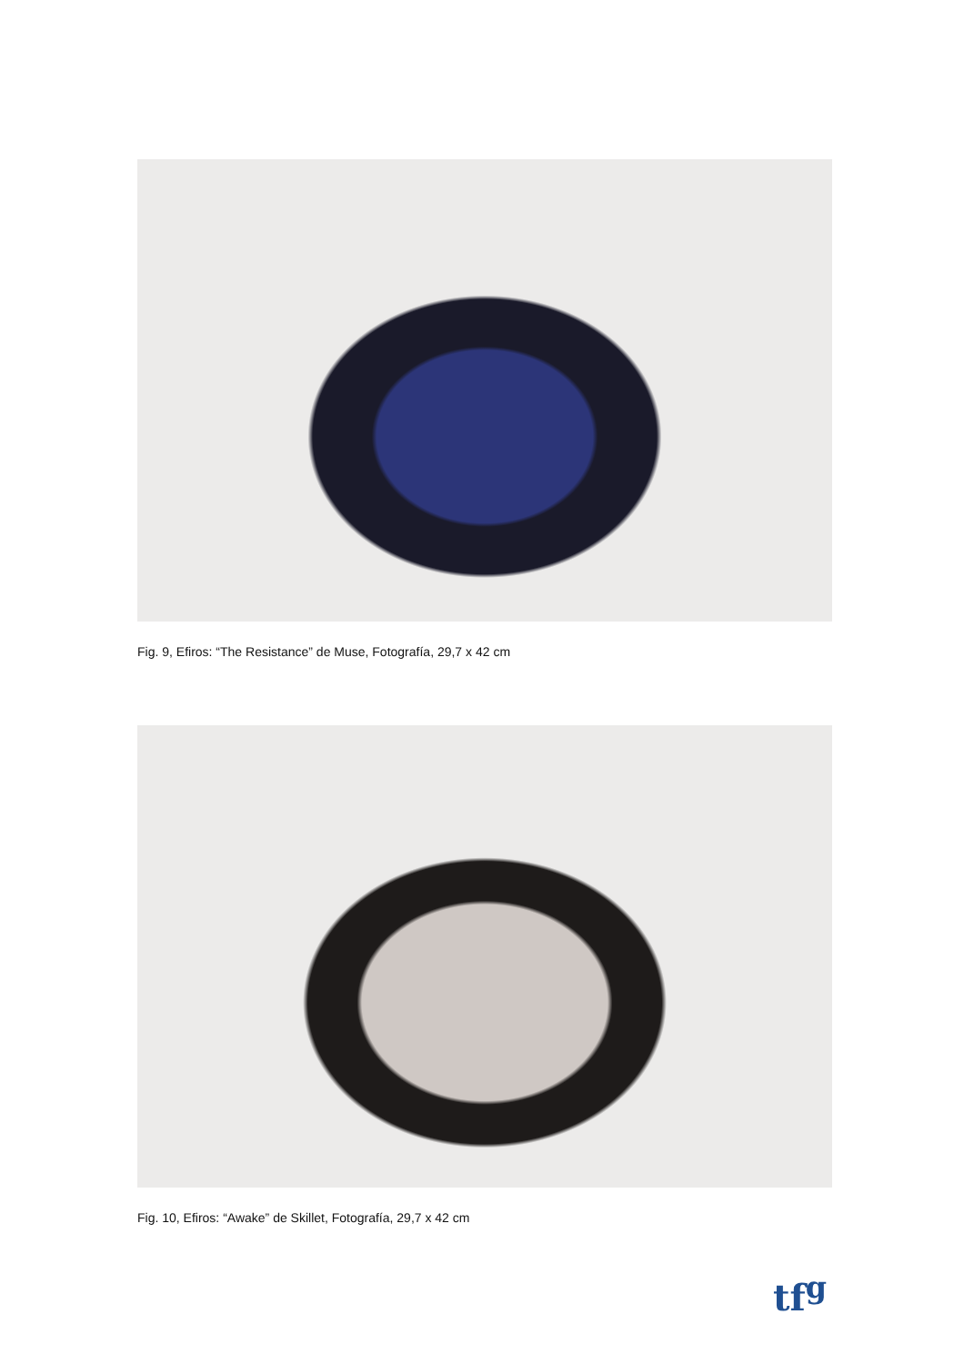Fig. 9, Efiros: “The Resistance” de Muse, Fotografía, 29,7 x 42 cm
Fig. 10, Efiros: “Awake” de Skillet, Fotografía, 29,7 x 42 cm
tf<sup>g</sup>